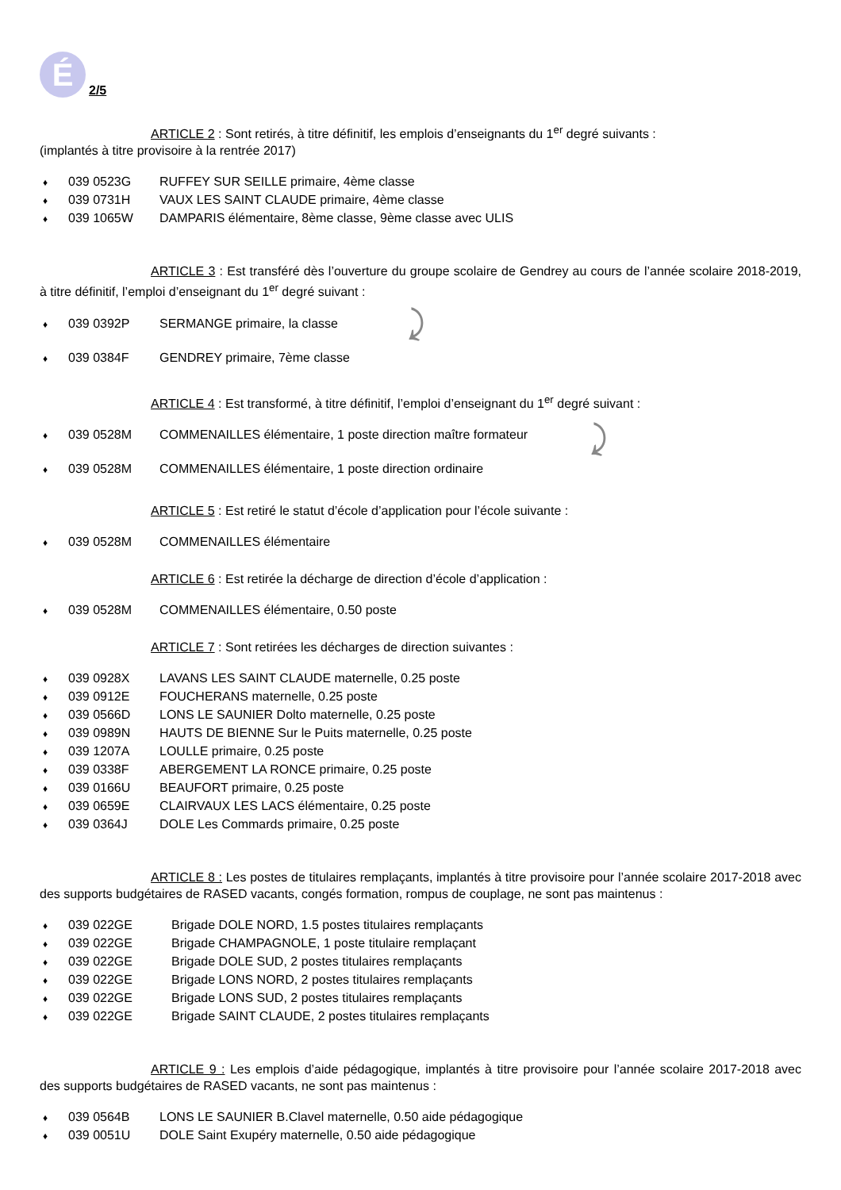É
2/5
ARTICLE 2 : Sont retirés, à titre définitif, les emplois d’enseignants du 1<sup>er</sup> degré suivants :
(implantés à titre provisoire à la rentrée 2017)
♦ 039 0523G RUFFEY SUR SEILLE primaire, 4ème classe
♦ 039 0731H VAUX LES SAINT CLAUDE primaire, 4ème classe
♦ 039 1065W DAMPARIS élémentaire, 8ème classe, 9ème classe avec ULIS
ARTICLE 3 : Est transféré dès l’ouverture du groupe scolaire de Gendrey au cours de l’année scolaire 2018-2019, à titre définitif, l’emploi d’enseignant du 1<sup>er</sup> degré suivant :
♦ 039 0392P SERMANGE primaire, la classe
♦ 039 0384F GENDREY primaire, 7ème classe
ARTICLE 4 : Est transformé, à titre définitif, l’emploi d’enseignant du 1<sup>er</sup> degré suivant :
♦ 039 0528M COMMENAILLES élémentaire, 1 poste direction maître formateur
♦ 039 0528M COMMENAILLES élémentaire, 1 poste direction ordinaire
ARTICLE 5 : Est retiré le statut d’école d’application pour l’école suivante :
♦ 039 0528M COMMENAILLES élémentaire
ARTICLE 6 : Est retirée la décharge de direction d’école d’application :
♦ 039 0528M COMMENAILLES élémentaire, 0.50 poste
ARTICLE 7 : Sont retirées les décharges de direction suivantes :
♦ 039 0928X LAVANS LES SAINT CLAUDE maternelle, 0.25 poste
♦ 039 0912E FOUCHERANS maternelle, 0.25 poste
♦ 039 0566D LONS LE SAUNIER Dolto maternelle, 0.25 poste
♦ 039 0989N HAUTS DE BIENNE Sur le Puits maternelle, 0.25 poste
♦ 039 1207A LOULLE primaire, 0.25 poste
♦ 039 0338F ABERGEMENT LA RONCE primaire, 0.25 poste
♦ 039 0166U BEAUFORT primaire, 0.25 poste
♦ 039 0659E CLAIRVAUX LES LACS élémentaire, 0.25 poste
♦ 039 0364J DOLE Les Commards primaire, 0.25 poste
ARTICLE 8 : Les postes de titulaires remplaçants, implantés à titre provisoire pour l’année scolaire 2017-2018 avec des supports budgétaires de RASED vacants, congés formation, rompus de couplage, ne sont pas maintenus :
♦ 039 022GE Brigade DOLE NORD, 1.5 postes titulaires remplaçants
♦ 039 022GE Brigade CHAMPAGNOLE, 1 poste titulaire remplaçant
♦ 039 022GE Brigade DOLE SUD, 2 postes titulaires remplaçants
♦ 039 022GE Brigade LONS NORD, 2 postes titulaires remplaçants
♦ 039 022GE Brigade LONS SUD, 2 postes titulaires remplaçants
♦ 039 022GE Brigade SAINT CLAUDE, 2 postes titulaires remplaçants
ARTICLE 9 : Les emplois d’aide pédagogique, implantés à titre provisoire pour l’année scolaire 2017-2018 avec des supports budgétaires de RASED vacants, ne sont pas maintenus :
♦ 039 0564B LONS LE SAUNIER B.Clavel maternelle, 0.50 aide pédagogique
♦ 039 0051U DOLE Saint Exupéry maternelle, 0.50 aide pédagogique
⤸
⤸